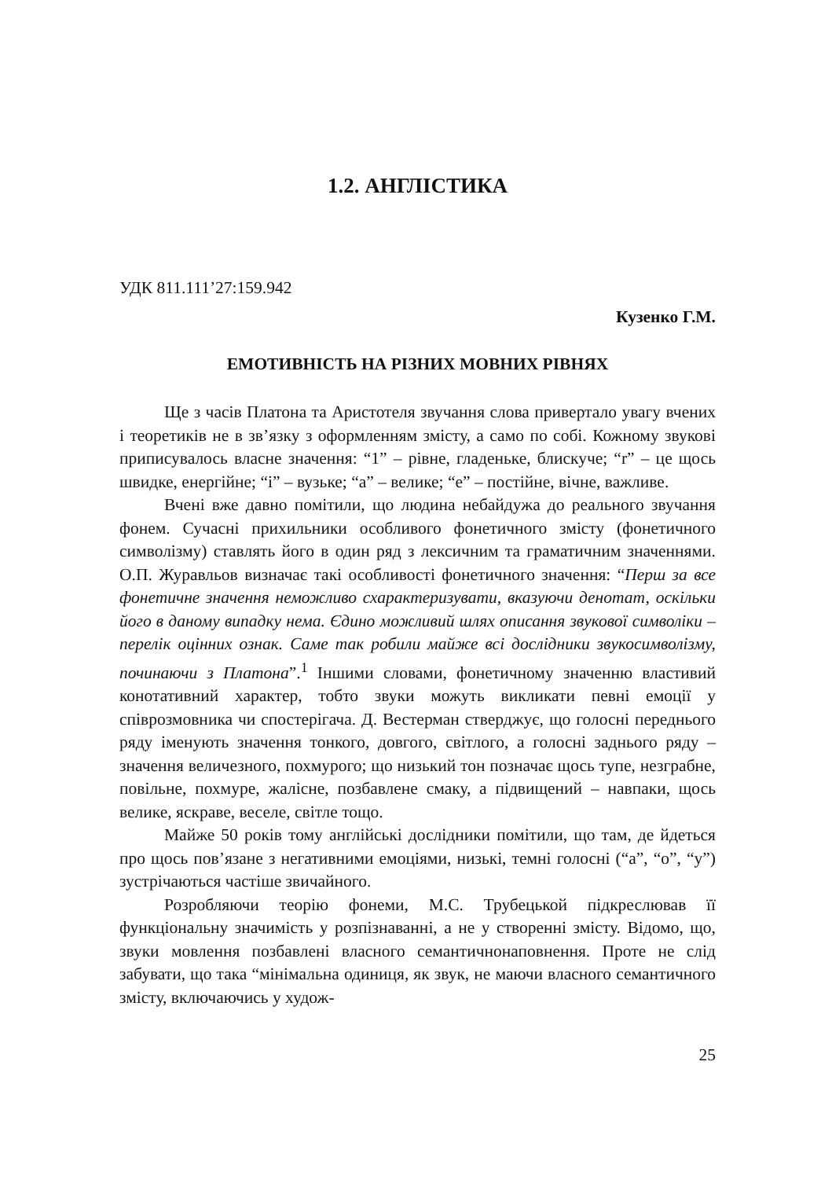1.2. АНГЛІСТИКА
УДК 811.111’27:159.942
Кузенко Г.М.
ЕМОТИВНІСТЬ НА РІЗНИХ МОВНИХ РІВНЯХ
Ще з часів Платона та Аристотеля звучання слова привертало увагу вчених і теоретиків не в зв’язку з оформленням змісту, а само по собі. Кожному звукові приписувалось власне значення: “1” – рівне, гладеньке, блискуче; “r” – це щось швидке, енергійне; “і” – вузьке; “а” – велике; “е” – постійне, вічне, важливе.
Вчені вже давно помітили, що людина небайдужа до реального звучання фонем. Сучасні прихильники особливого фонетичного змісту (фонетичного символізму) ставлять його в один ряд з лексичним та граматичним значеннями. О.П. Журавльов визначає такі особливості фонетичного значення: “Перш за все фонетичне значення неможливо схарактеризувати, вказуючи денотат, оскільки його в даному випадку нема. Єдино можливий шлях описання звукової символіки – перелік оцінних ознак. Саме так робили майже всі дослідники звукосимволізму, починаючи з Платона”.<sup>1</sup> Іншими словами, фонетичному значенню властивий конотативний характер, тобто звуки можуть викликати певні емоції у співрозмовника чи спостерігача. Д. Вестерман стверджує, що голосні переднього ряду іменують значення тонкого, довгого, світлого, а голосні заднього ряду – значення величезного, похмурого; що низький тон позначає щось тупе, незграбне, повільне, похмуре, жалісне, позбавлене смаку, а підвищений – навпаки, щось велике, яскраве, веселе, світле тощо.
Майже 50 років тому англійські дослідники помітили, що там, де йдеться про щось пов’язане з негативними емоціями, низькі, темні голосні (“а”, “о”, “у”) зустрічаються частіше звичайного.
Розробляючи теорію фонеми, М.С. Трубецькой підкреслював її функціональну значимість у розпізнаванні, а не у створенні змісту. Відомо, що, звуки мовлення позбавлені власного семантичнонаповнення. Проте не слід забувати, що така “мінімальна одиниця, як звук, не маючи власного семантичного змісту, включаючись у худож-
25